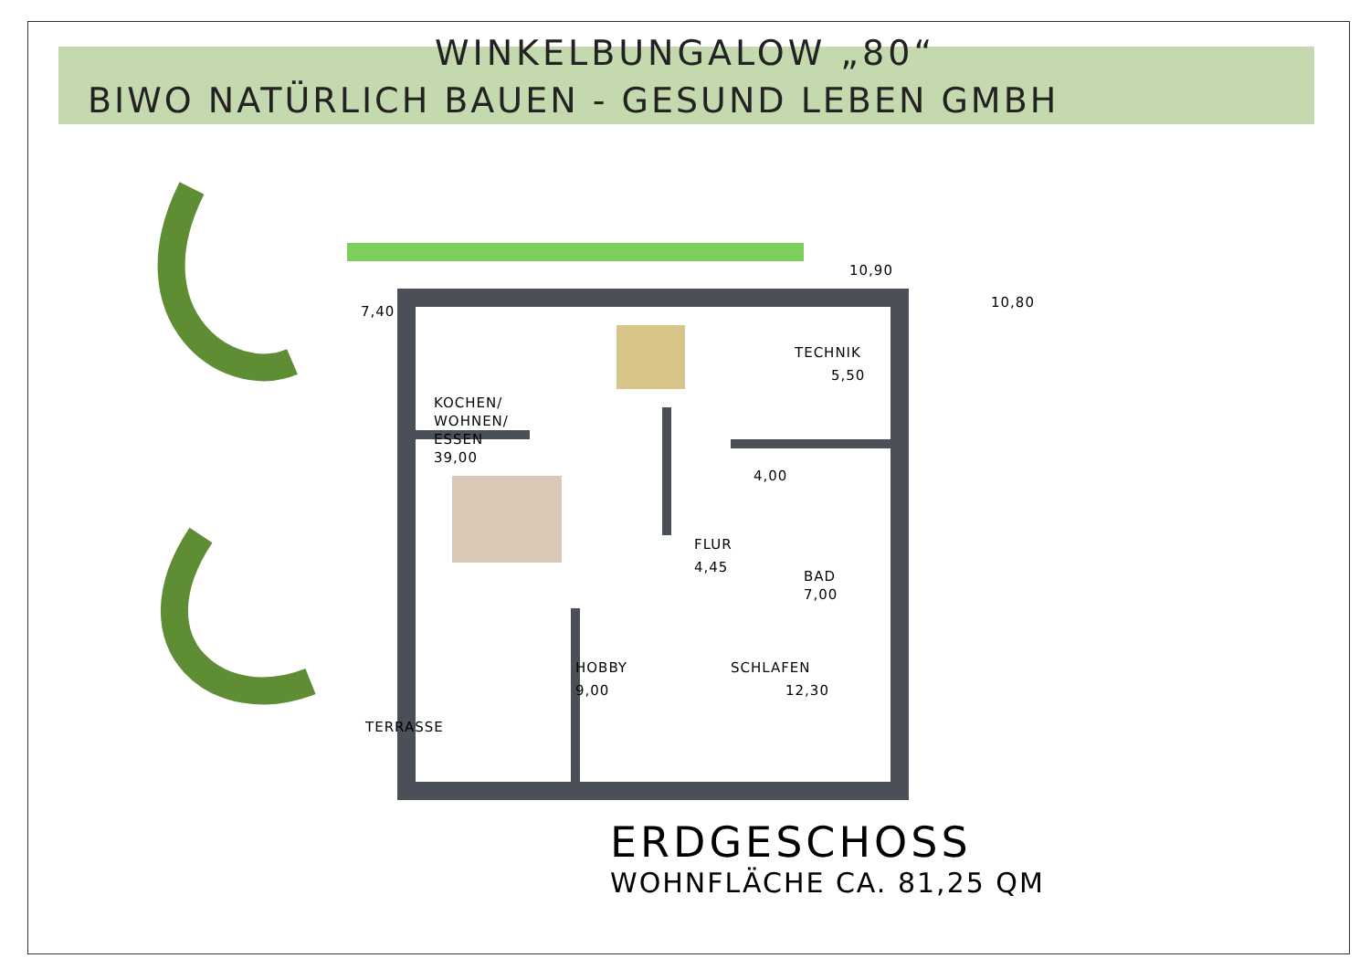WINKELBUNGALOW „80“
BIWO NATÜRLICH BAUEN - GESUND LEBEN GMBH
KOCHEN/
WOHNEN/
ESSEN
39,00
TECHNIK
5,50
4,00
FLUR
4,45
BAD
7,00
HOBBY
9,00
SCHLAFEN
12,30
TERRASSE
10,90
7,40
10,80
ERDGESCHOSS
WOHNFLÄCHE CA. 81,25 QM